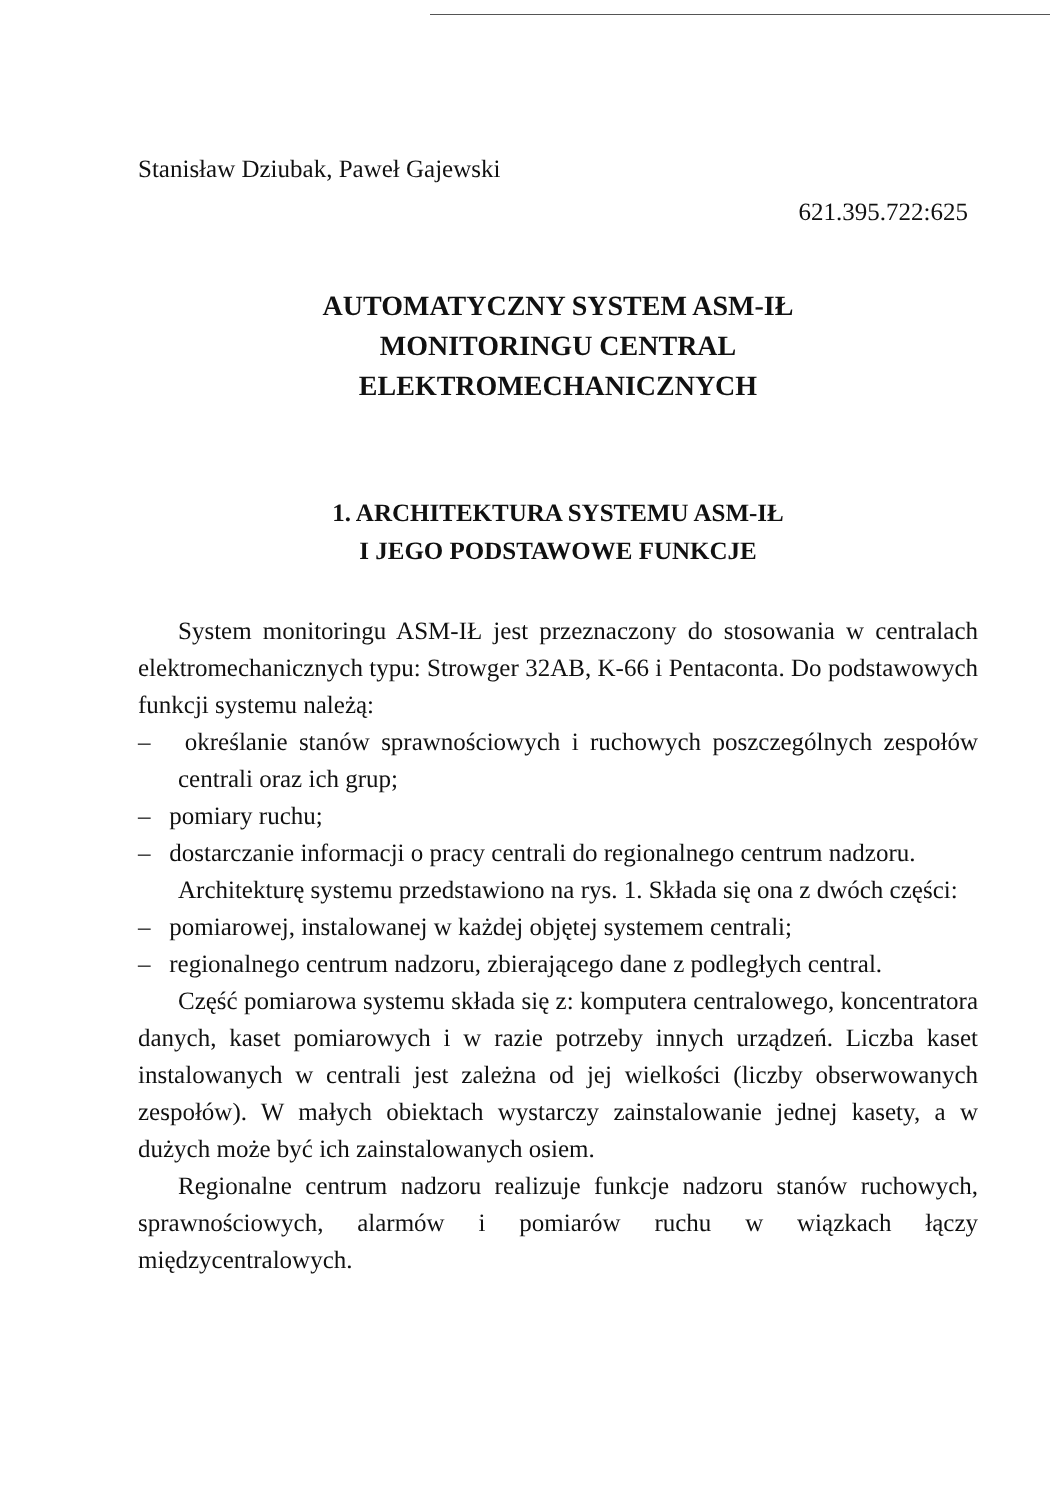Stanisław Dziubak, Paweł Gajewski
621.395.722:625
AUTOMATYCZNY SYSTEM ASM-IŁ
MONITORINGU CENTRAL
ELEKTROMECHANICZNYCH
1. ARCHITEKTURA SYSTEMU ASM-IŁ
I JEGO PODSTAWOWE FUNKCJE
System monitoringu ASM-IŁ jest przeznaczony do stosowania w centralach elektromechanicznych typu: Strowger 32AB, K-66 i Pentaconta. Do podstawowych funkcji systemu należą:
– określanie stanów sprawnościowych i ruchowych poszczególnych zespołów centrali oraz ich grup;
– pomiary ruchu;
– dostarczanie informacji o pracy centrali do regionalnego centrum nadzoru.
Architekturę systemu przedstawiono na rys. 1. Składa się ona z dwóch części:
– pomiarowej, instalowanej w każdej objętej systemem centrali;
– regionalnego centrum nadzoru, zbierającego dane z podległych central.
Część pomiarowa systemu składa się z: komputera centralowego, koncentratora danych, kaset pomiarowych i w razie potrzeby innych urządzeń. Liczba kaset instalowanych w centrali jest zależna od jej wielkości (liczby obserwowanych zespołów). W małych obiektach wystarczy zainstalowanie jednej kasety, a w dużych może być ich zainstalowanych osiem.
Regionalne centrum nadzoru realizuje funkcje nadzoru stanów ruchowych, sprawnościowych, alarmów i pomiarów ruchu w wiązkach łączy międzycentralowych.